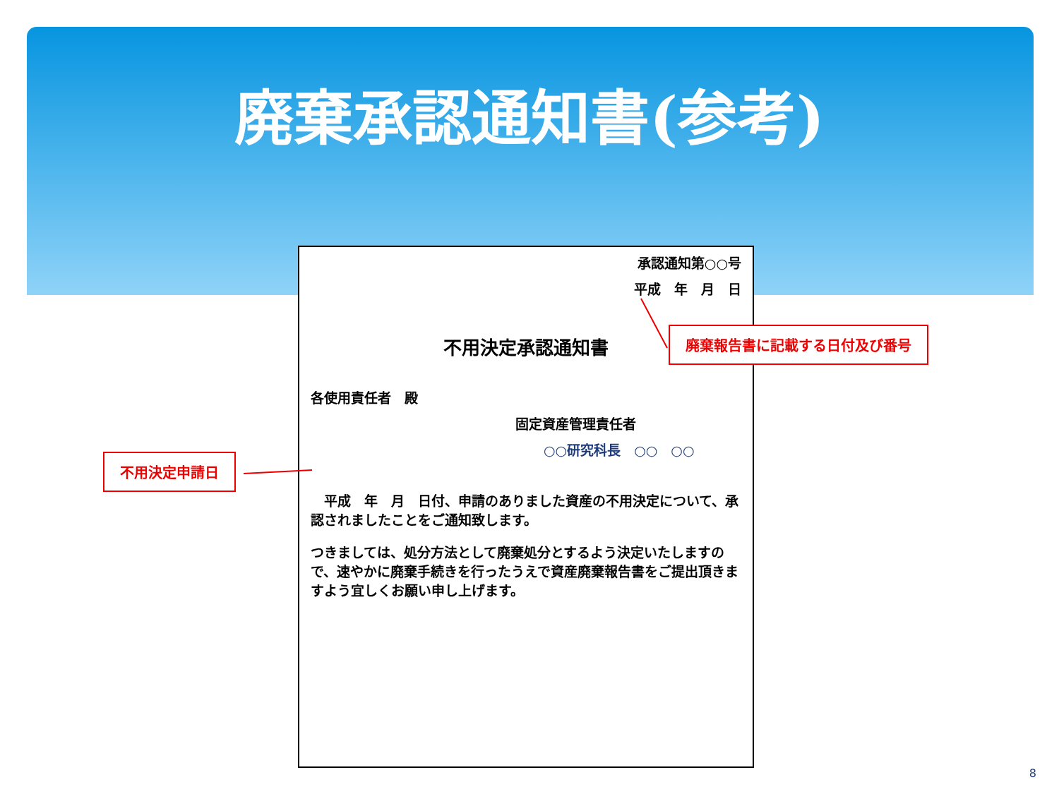廃棄承認通知書(参考)
承認通知第○○号
平成　年　月　日
不用決定承認通知書
各使用責任者　殿
固定資産管理責任者
○○研究科長　○○　○○
　平成　年　月　日付、申請のありました資産の不用決定について、承認されましたことをご通知致します。
つきましては、処分方法として廃棄処分とするよう決定いたしますので、速やかに廃棄手続きを行ったうえで資産廃棄報告書をご提出頂きますよう宜しくお願い申し上げます。
廃棄報告書に記載する日付及び番号
不用決定申請日
8